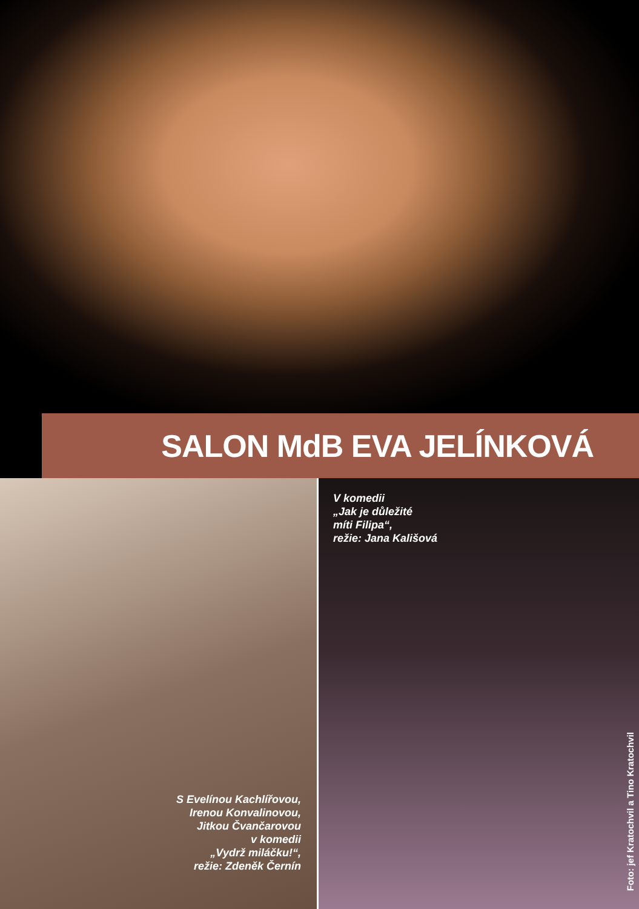SALON MdB EVA JELÍNKOVÁ
S Evelínou Kachlířovou,
Irenou Konvalinovou,
Jitkou Čvančarovou
v komedii
„Vydrž miláčku!“,
režie: Zdeněk Černín
V komedii
„Jak je důležité
míti Filipa“,
režie: Jana Kališová
Foto: jef Kratochvil a Tino Kratochvil